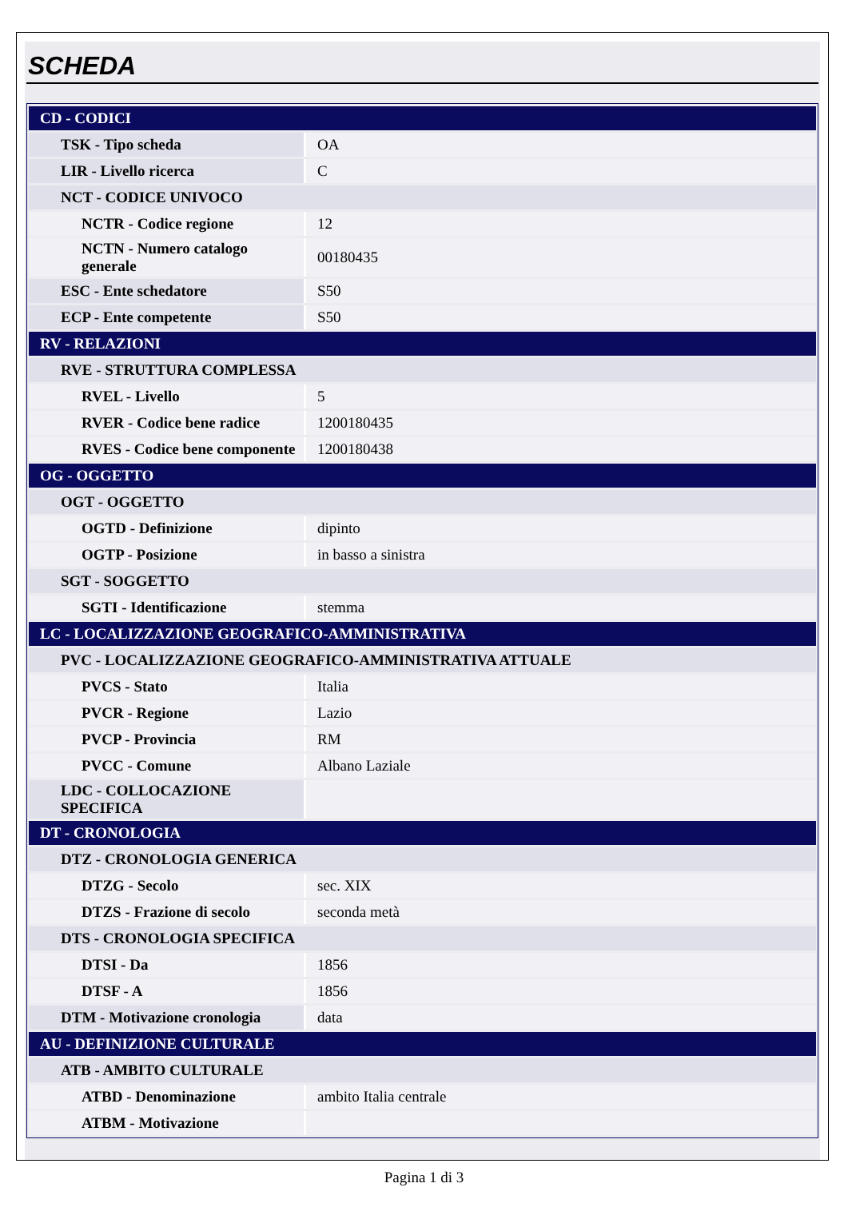SCHEDA
| CD - CODICI | |
| TSK - Tipo scheda | OA |
| LIR - Livello ricerca | C |
| NCT - CODICE UNIVOCO | |
| NCTR - Codice regione | 12 |
| NCTN - Numero catalogo generale | 00180435 |
| ESC - Ente schedatore | S50 |
| ECP - Ente competente | S50 |
| RV - RELAZIONI | |
| RVE - STRUTTURA COMPLESSA | |
| RVEL - Livello | 5 |
| RVER - Codice bene radice | 1200180435 |
| RVES - Codice bene componente | 1200180438 |
| OG - OGGETTO | |
| OGT - OGGETTO | |
| OGTD - Definizione | dipinto |
| OGTP - Posizione | in basso a sinistra |
| SGT - SOGGETTO | |
| SGTI - Identificazione | stemma |
| LC - LOCALIZZAZIONE GEOGRAFICO-AMMINISTRATIVA | |
| PVC - LOCALIZZAZIONE GEOGRAFICO-AMMINISTRATIVA ATTUALE | |
| PVCS - Stato | Italia |
| PVCR - Regione | Lazio |
| PVCP - Provincia | RM |
| PVCC - Comune | Albano Laziale |
| LDC - COLLOCAZIONE SPECIFICA | |
| DT - CRONOLOGIA | |
| DTZ - CRONOLOGIA GENERICA | |
| DTZG - Secolo | sec. XIX |
| DTZS - Frazione di secolo | seconda metà |
| DTS - CRONOLOGIA SPECIFICA | |
| DTSI - Da | 1856 |
| DTSF - A | 1856 |
| DTM - Motivazione cronologia | data |
| AU - DEFINIZIONE CULTURALE | |
| ATB - AMBITO CULTURALE | |
| ATBD - Denominazione | ambito Italia centrale |
| ATBM - Motivazione | |
Pagina 1 di 3